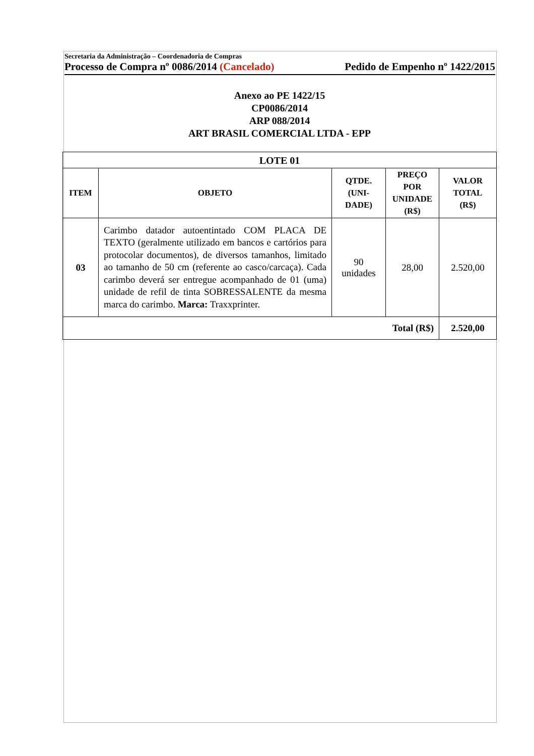Secretaria da Administração – Coordenadoria de Compras
Processo de Compra nº 0086/2014 (Cancelado) Pedido de Empenho nº 1422/2015
Anexo ao PE 1422/15
CP0086/2014
ARP 088/2014
ART BRASIL COMERCIAL LTDA - EPP
| LOTE 01 | | | | |
| --- | --- | --- | --- | --- |
| ITEM | OBJETO | QTDE. (UNI- DADE) | PREÇO POR UNIDADE (R$) | VALOR TOTAL (R$) |
| 03 | Carimbo datador autoentintado COM PLACA DE TEXTO (geralmente utilizado em bancos e cartórios para protocolar documentos), de diversos tamanhos, limitado ao tamanho de 50 cm (referente ao casco/carcaça). Cada carimbo deverá ser entregue acompanhado de 01 (uma) unidade de refil de tinta SOBRESSALENTE da mesma marca do carimbo. Marca: Traxxprinter. | 90 unidades | 28,00 | 2.520,00 |
| Total (R$) | | | | 2.520,00 |